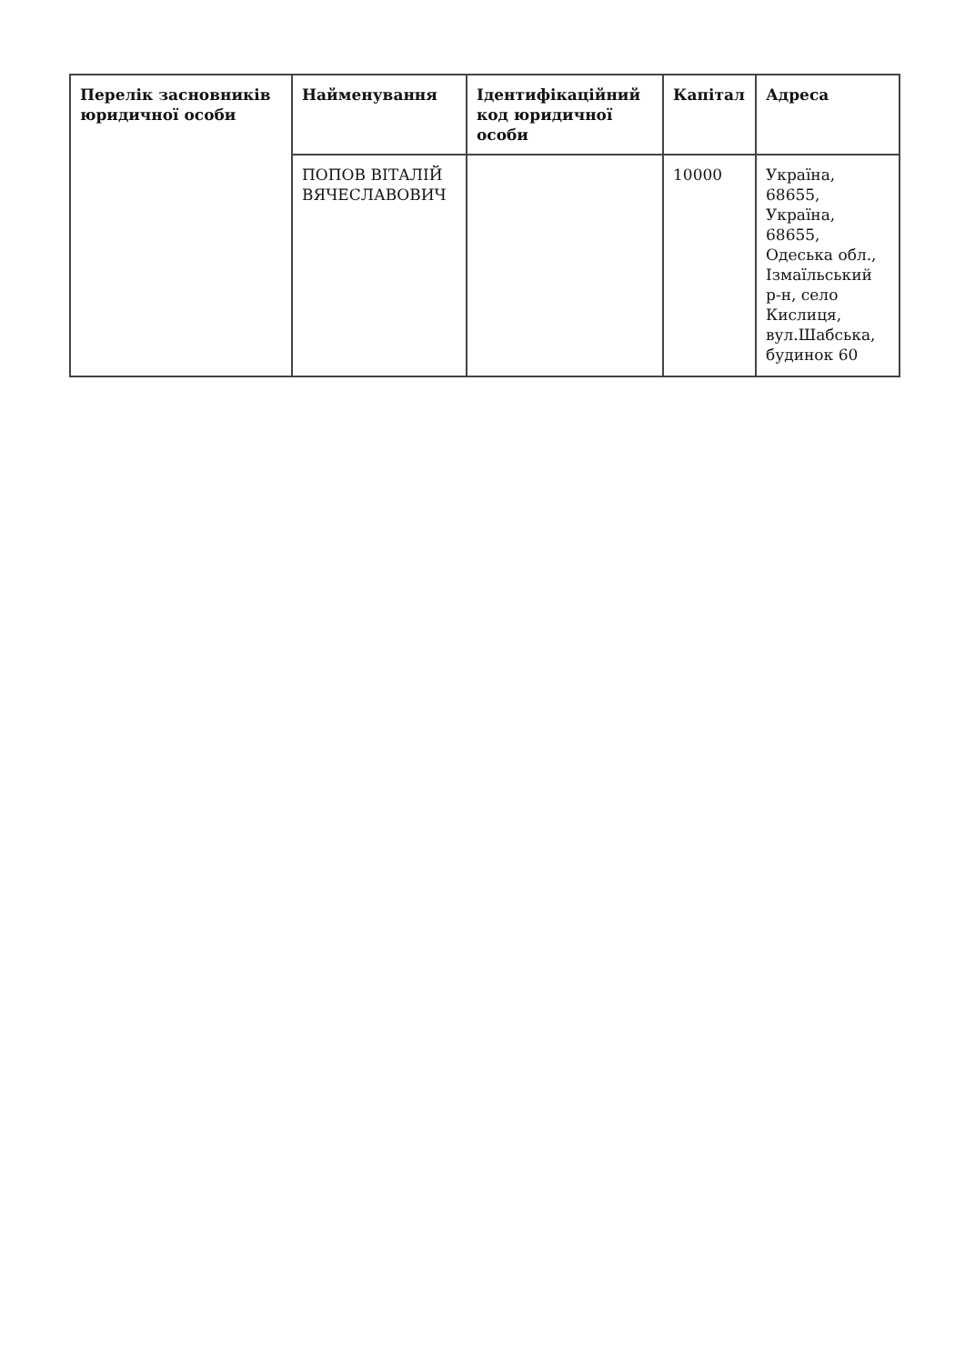| Перелік засновників юридичної особи | Найменування | Ідентифікаційний код юридичної особи | Капітал | Адреса |
| --- | --- | --- | --- | --- |
| | ПОПОВ ВІТАЛІЙ ВЯЧЕСЛАВОВИЧ | | 10000 | Україна, 68655, Україна, 68655, Одеська обл., Ізмаїльський р-н, село Кислиця, вул.Шабська, будинок 60 |